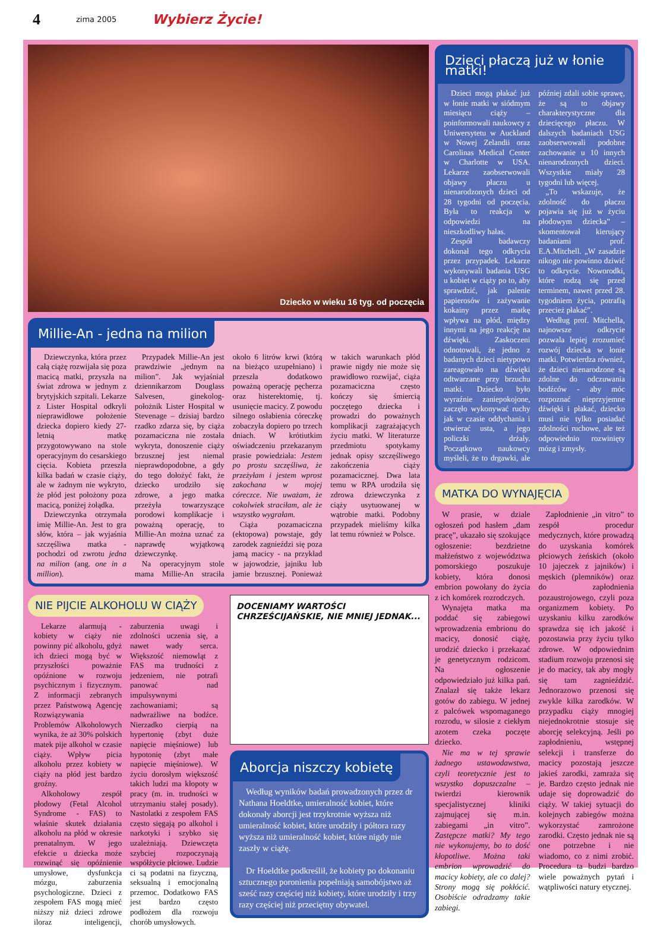4 zima 2005 Wybierz Życie!
Dziecko w wieku 16 tyg. od poczęcia
Millie-An - jedna na milion
Dziewczynka, która przez całą ciążę rozwijała się poza macicą matki, przyszła na świat zdrowa w jednym z brytyjskich szpitali. Lekarze z Lister Hospital odkryli nieprawidłowe położenie dziecka dopiero kiedy 27-letnią matkę przygotowywano na stole operacyjnym do cesarskiego cięcia. Kobieta przeszła kilka badań w czasie ciąży, ale w żadnym nie wykryto, że płód jest położony poza macicą, poniżej żołądka.
Dziewczynka otrzymała imię Millie-An. Jest to gra słów, która – jak wyjaśnia szczęśliwa matka - pochodzi od zwrotu jedna na milion (ang. one in a million).
Przypadek Millie-An jest prawdziwie „jednym na milion”. Jak wyjaśniał dziennikarzom Douglass Salvesen, ginekolog-położnik Lister Hospital w Stevenage – dzisiaj bardzo rzadko zdarza się, by ciąża pozamaciczna nie została wykryta, donoszenie ciąży brzusznej jest niemal nieprawdopodobne, a gdy do tego dołożyć fakt, że dziecko urodziło się zdrowe, a jego matka przeżyła towarzyszące porodowi komplikacje i poważną operację, to Millie-An można uznać za naprawdę wyjątkową dziewczynkę.
Na operacyjnym stole mama Millie-An straciła około 6 litrów krwi (którą na bieżąco uzupełniano) i przeszła dodatkowo poważną operację pęcherza oraz histerektomię, tj. usunięcie macicy. Z powodu silnego osłabienia córeczkę zobaczyła dopiero po trzech dniach. W krótiutkim oświadczeniu przekazanym prasie powiedziała: Jestem po prostu szczęśliwa, że przeżyłam i jestem wprost zakochana w mojej córeczce. Nie uważam, że cokolwiek straciłam, ale że wszystko wygrałam.
Ciąża pozamaciczna (ektopowa) powstaje, gdy zarodek zagnieździ się poza jamą macicy - na przykład w jajowodzie, jajniku lub jamie brzusznej. Ponieważ w takich warunkach płód prawie nigdy nie może się prawidłowo rozwijać, ciąża pozamaciczna często kończy się śmiercią poczętego dziecka i prowadzi do poważnych komplikacji zagrażających życiu matki. W literaturze przedmiotu spotykamy jednak opisy szczęśliwego zakończenia ciąży pozamacicznej. Dwa lata temu w RPA urodziła się zdrowa dziewczynka z ciąży usytuowanej w wątrobie matki. Podobny przypadek mieliśmy kilka lat temu również w Polsce.
NIE PIJCIE ALKOHOLU W CIĄŻY
Lekarze alarmują - kobiety w ciąży nie powinny pić alkoholu, gdyż ich dzieci mogą być w przyszłości poważnie opóźnione w rozwoju psychicznym i fizycznym. Z informacji zebranych przez Państwową Agencję Rozwiązywania Problemów Alkoholowych wynika, że aż 30% polskich matek pije alkohol w czasie ciąży. Wpływ picia alkoholu przez kobiety w ciąży na płód jest bardzo groźny.
Alkoholowy zespół płodowy (Fetal Alcohol Syndrome - FAS) to właśnie skutek działania alkoholu na płód w okresie prenatalnym. W jego efekcie u dziecka może rozwinąć się opóźnienie umysłowe, dysfunkcja mózgu, zaburzenia psychologiczne. Dzieci z zespołem FAS mogą mieć niższy niż dzieci zdrowe iloraz inteligencji, zaburzenia uwagi i zdolności uczenia się, a nawet wady serca. Większość niemowląt z FAS ma trudności z jedzeniem, nie potrafi panować nad impulsywnymi zachowaniami; są nadwrażliwe na bodźce. Nierzadko cierpią na hypertonię (zbyt duże napięcie mięśniowe) lub hypotonię (zbyt małe napięcie mięśniowe). W życiu dorosłym większość takich ludzi ma kłopoty w pracy (m. in. trudności w utrzymaniu stałej posady). Nastolatki z zespołem FAS często sięgają po alkohol i narkotyki i szybko się uzależniają. Dziewczęta szybciej rozpoczynają współżycie płciowe. Ludzie ci są podatni na fizyczną, seksualną i emocjonalną przemoc. Dodatkowo FAS jest bardzo często podłożem dla rozwoju chorób umysłowych.
DOCENIAMY WARTOŚCI CHRZEŚCIJAŃSKIE, NIE MNIEJ JEDNAK...
Aborcja niszczy kobietę
Według wyników badań prowadzonych przez dr Nathana Hoeldtke, umieralność kobiet, które dokonały aborcji jest trzykrotnie wyższa niż umieralność kobiet, które urodziły i półtora razy wyższa niż umieralność kobiet, które nigdy nie zaszły w ciążę.
Dr Hoeldtke podkreślił, że kobiety po dokonaniu sztucznego poronienia popełniają samobójstwo aż sześć razy częściej niż kobiety, które urodziły i trzy razy częściej niż przeciętny obywatel.
Dzieci płaczą już w łonie matki!
Dzieci mogą płakać już w łonie matki w siódmym miesiącu ciąży – poinformowali naukowcy z Uniwersytetu w Auckland w Nowej Zelandii oraz Carolinas Medical Center w Charlotte w USA. Lekarze zaobserwowali objawy płaczu u nienarodzonych dzieci od 28 tygodni od poczęcia. Była to reakcja w odpowiedzi na nieszkodliwy hałas.
Zespół badawczy dokonał tego odkrycia przez przypadek. Lekarze wykonywali badania USG u kobiet w ciąży po to, aby sprawdzić, jak palenie papierosów i zażywanie kokainy przez matkę wpływa na płód, między innymi na jego reakcję na dźwięki. Zaskoczeni odnotowali, że jedno z badanych dzieci nietypowo zareagowało na dźwięki odtwarzane przy brzuchu matki. Dziecko było wyraźnie zaniepokojone, zaczęło wykonywać ruchy jak w czasie oddychania i otwierać usta, a jego policzki drżały. Początkowo naukowcy myśleli, że to drgawki, ale później zdali sobie sprawę, że są to objawy charakterystyczne dla dziecięcego płaczu. W dalszych badaniach USG zaobserwowali podobne zachowanie u 10 innych nienarodzonych dzieci. Wszystkie miały 28 tygodni lub więcej.
„To wskazuje, że zdolność do płaczu pojawia się już w życiu płodowym dziecka” – skomentował kierujący badaniami prof. E.A.Mitchell. „W zasadzie nikogo nie powinno dziwić to odkrycie. Noworodki, które rodzą się przed terminem, nawet przed 28. tygodniem życia, potrafią przecież płakać”.
Według prof. Mitchella, najnowsze odkrycie pozwala lepiej zrozumieć rozwój dziecka w łonie matki. Potwierdza również, że dzieci nienarodzone są zdolne do odczuwania bodźców - aby móc rozpoznać nieprzyjemne dźwięki i płakać, dziecko musi nie tylko posiadać zdolności ruchowe, ale też odpowiednio rozwinięty mózg i zmysły.
MATKA DO WYNAJĘCIA
W prasie, w dziale ogłoszeń pod hasłem „dam pracę”, ukazało się szokujące ogłoszenie: bezdzietne małżeństwo z województwa pomorskiego poszukuje kobiety, która donosi embrion powołany do życia z ich komórek rozrodczych.
Wynajęta matka ma poddać się zabiegowi wprowadzenia embrionu do macicy, donosić ciążę, urodzić dziecko i przekazać je genetycznym rodzicom. Na ogłoszenie odpowiedziało już kilka pań. Znalazł się także lekarz gotów do zabiegu. W jednej z palcówek wspomaganego rozrodu, w silosie z ciekłym azotem czeka poczęte dziecko.
Nie ma w tej sprawie żadnego ustawodawstwa, czyli teoretycznie jest to wszystko dopuszczalne – twierdzi kierownik specjalistycznej kliniki zajmującej się m.in. zabiegami „in vitro”. Zastępcze matki? My tego nie wykonujemy, bo to dość kłopotliwe. Można taki embrion wprowadzić do macicy kobiety, ale co dalej? Strony mogą się pokłócić. Osobiście odradzamy takie zabiegi.
Zapłodnienie „in vitro” to zespół procedur medycznych, które prowadzą do uzyskania komórek płciowych żeńskich (około 10 jajeczek z jajników) i męskich (plemników) oraz do zapłodnienia pozaustrojowego, czyli poza organizmem kobiety. Po uzyskaniu kilku zarodków sprawdza się ich jakość i pozostawia przy życiu tylko zdrowe. W odpowiednim stadium rozwoju przenosi się je do macicy, tak aby mogły się tam zagnieździć. Jednorazowo przenosi się zwykle kilka zarodków. W przypadku ciąży mnogiej niejednokrotnie stosuje się aborcję selekcyjną. Jeśli po zapłodnieniu, wstępnej selekcji i transferze do macicy pozostają jeszcze jakieś zarodki, zamraża się je. Bardzo często jednak nie udaje się doprowadzić do ciąży. W takiej sytuacji do kolejnych zabiegów można wykorzystać zamrożone zarodki. Często jednak nie są one potrzebne i nie wiadomo, co z nimi zrobić. Procedura ta budzi bardzo wiele poważnych pytań i wątpliwości natury etycznej.